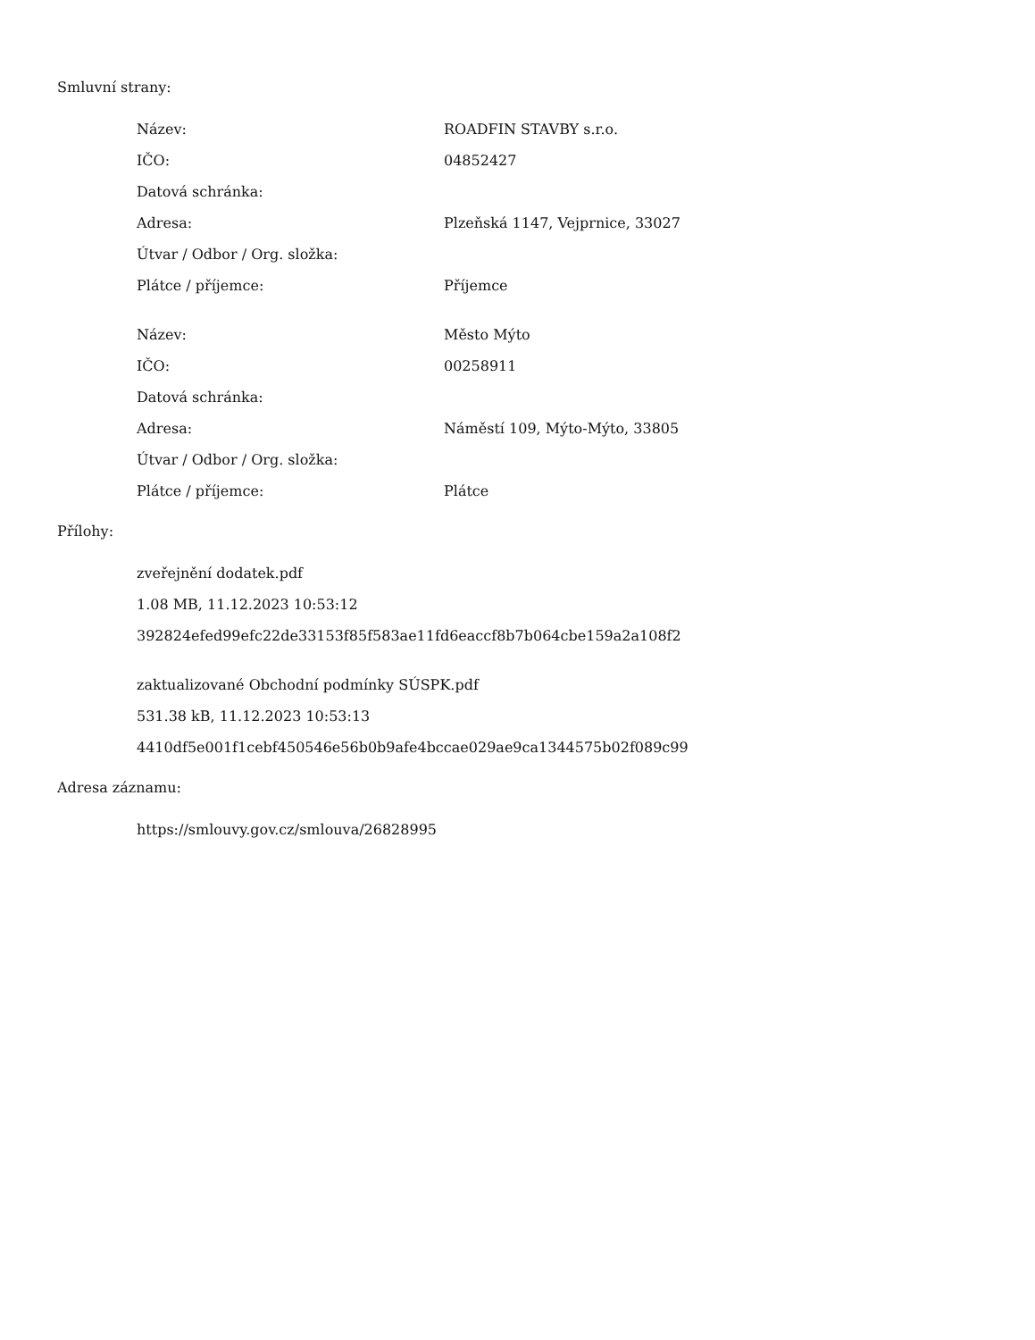Smluvní strany:
| Název: | ROADFIN STAVBY s.r.o. |
| IČO: | 04852427 |
| Datová schránka: | |
| Adresa: | Plzeňská 1147, Vejprnice, 33027 |
| Útvar / Odbor / Org. složka: | |
| Plátce / příjemce: | Příjemce |
| Název: | Město Mýto |
| IČO: | 00258911 |
| Datová schránka: | |
| Adresa: | Náměstí 109, Mýto-Mýto, 33805 |
| Útvar / Odbor / Org. složka: | |
| Plátce / příjemce: | Plátce |
Přílohy:
zveřejnění dodatek.pdf
1.08 MB, 11.12.2023 10:53:12
392824efed99efc22de33153f85f583ae11fd6eaccf8b7b064cbe159a2a108f2
zaktualizované Obchodní podmínky SÚSPK.pdf
531.38 kB, 11.12.2023 10:53:13
4410df5e001f1cebf450546e56b0b9afe4bccae029ae9ca1344575b02f089c99
Adresa záznamu:
https://smlouvy.gov.cz/smlouva/26828995